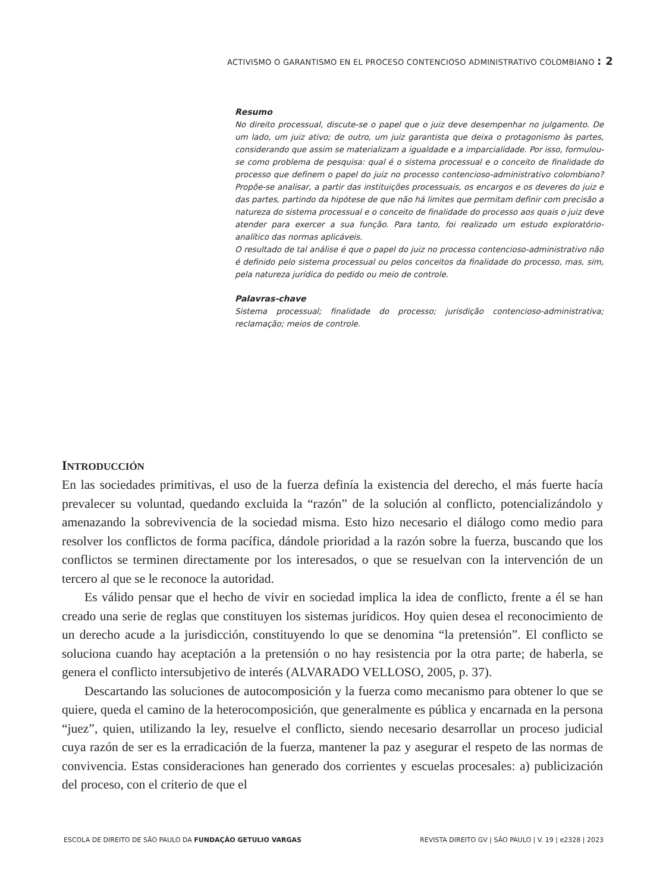ACTIVISMO O GARANTISMO EN EL PROCESO CONTENCIOSO ADMINISTRATIVO COLOMBIANO : 2
Resumo
No direito processual, discute-se o papel que o juiz deve desempenhar no julgamento. De um lado, um juiz ativo; de outro, um juiz garantista que deixa o protagonismo às partes, considerando que assim se materializam a igualdade e a imparcialidade. Por isso, formulou-se como problema de pesquisa: qual é o sistema processual e o conceito de finalidade do processo que definem o papel do juiz no processo contencioso-administrativo colombiano? Propõe-se analisar, a partir das instituições processuais, os encargos e os deveres do juiz e das partes, partindo da hipótese de que não há limites que permitam definir com precisão a natureza do sistema processual e o conceito de finalidade do processo aos quais o juiz deve atender para exercer a sua função. Para tanto, foi realizado um estudo exploratório-analítico das normas aplicáveis.
O resultado de tal análise é que o papel do juiz no processo contencioso-administrativo não é definido pelo sistema processual ou pelos conceitos da finalidade do processo, mas, sim, pela natureza jurídica do pedido ou meio de controle.
Palavras-chave
Sistema processual; finalidade do processo; jurisdição contencioso-administrativa; reclamação; meios de controle.
INTRODUCCIÓN
En las sociedades primitivas, el uso de la fuerza definía la existencia del derecho, el más fuerte hacía prevalecer su voluntad, quedando excluida la “razón” de la solución al conflicto, potencializándolo y amenazando la sobrevivencia de la sociedad misma. Esto hizo necesario el diálogo como medio para resolver los conflictos de forma pacífica, dándole prioridad a la razón sobre la fuerza, buscando que los conflictos se terminen directamente por los interesados, o que se resuelvan con la intervención de un tercero al que se le reconoce la autoridad.
Es válido pensar que el hecho de vivir en sociedad implica la idea de conflicto, frente a él se han creado una serie de reglas que constituyen los sistemas jurídicos. Hoy quien desea el reconocimiento de un derecho acude a la jurisdicción, constituyendo lo que se denomina “la pretensión”. El conflicto se soluciona cuando hay aceptación a la pretensión o no hay resistencia por la otra parte; de haberla, se genera el conflicto intersubjetivo de interés (ALVARADO VELLOSO, 2005, p. 37).
Descartando las soluciones de autocomposición y la fuerza como mecanismo para obtener lo que se quiere, queda el camino de la heterocomposición, que generalmente es pública y encarnada en la persona “juez”, quien, utilizando la ley, resuelve el conflicto, siendo necesario desarrollar un proceso judicial cuya razón de ser es la erradicación de la fuerza, mantener la paz y asegurar el respeto de las normas de convivencia. Estas consideraciones han generado dos corrientes y escuelas procesales: a) publicización del proceso, con el criterio de que el
ESCOLA DE DIREITO DE SÃO PAULO DA FUNDAÇÃO GETULIO VARGAS REVISTA DIREITO GV | SÃO PAULO | V. 19 | e2328 | 2023